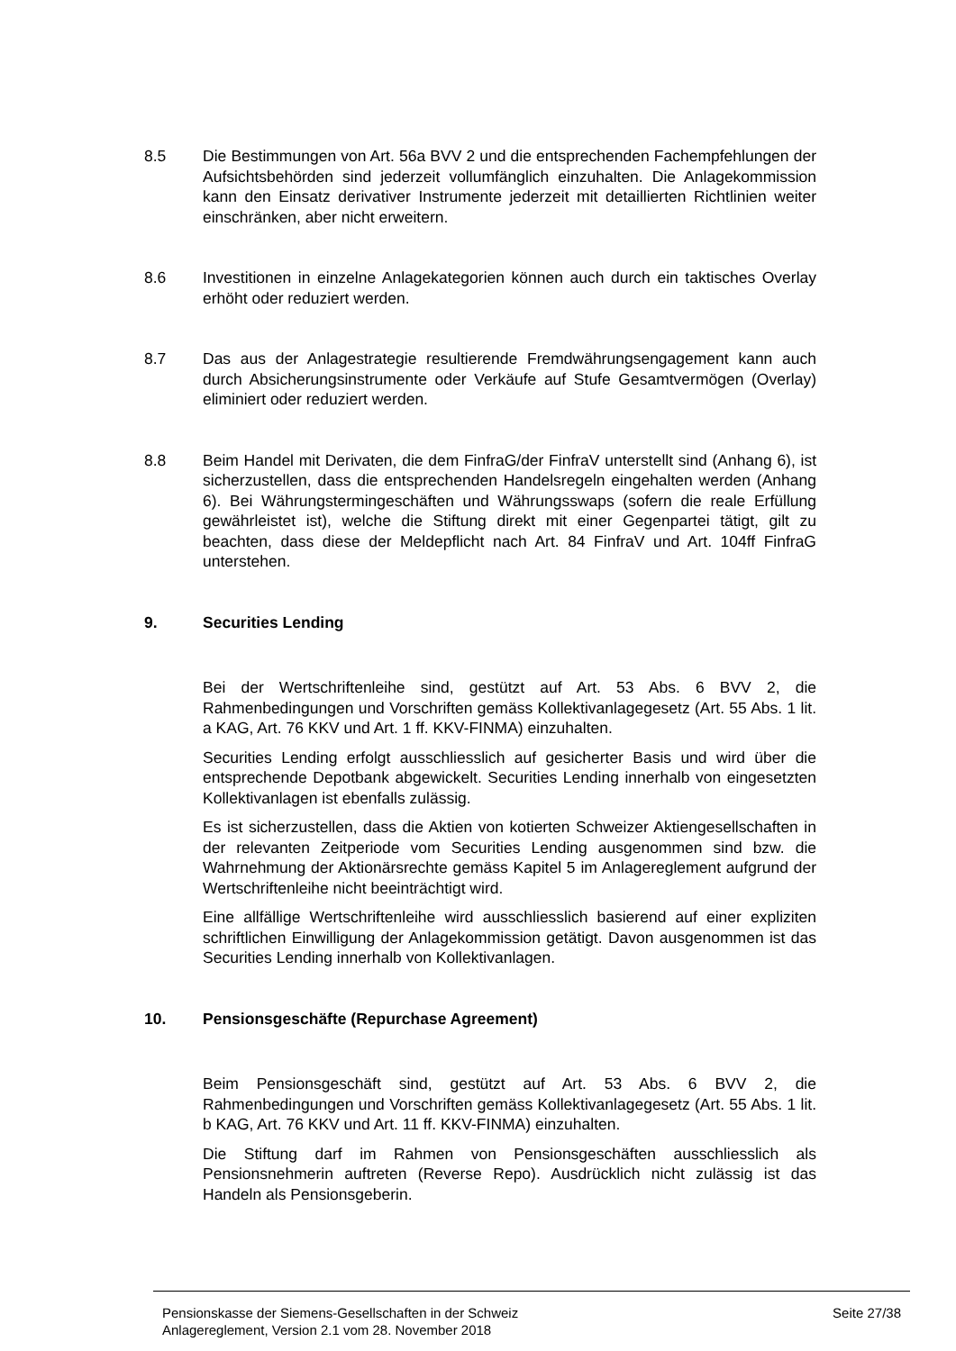8.5 Die Bestimmungen von Art. 56a BVV 2 und die entsprechenden Fachempfehlungen der Aufsichtsbehörden sind jederzeit vollumfänglich einzuhalten. Die Anlagekommission kann den Einsatz derivativer Instrumente jederzeit mit detaillierten Richtlinien weiter einschränken, aber nicht erweitern.
8.6 Investitionen in einzelne Anlagekategorien können auch durch ein taktisches Overlay erhöht oder reduziert werden.
8.7 Das aus der Anlagestrategie resultierende Fremdwährungsengagement kann auch durch Absicherungsinstrumente oder Verkäufe auf Stufe Gesamtvermögen (Overlay) eliminiert oder reduziert werden.
8.8 Beim Handel mit Derivaten, die dem FinfraG/der FinfraV unterstellt sind (Anhang 6), ist sicherzustellen, dass die entsprechenden Handelsregeln eingehalten werden (Anhang 6). Bei Währungstermingeschäften und Währungsswaps (sofern die reale Erfüllung gewährleistet ist), welche die Stiftung direkt mit einer Gegenpartei tätigt, gilt zu beachten, dass diese der Meldepflicht nach Art. 84 FinfraV und Art. 104ff FinfraG unterstehen.
9. Securities Lending
Bei der Wertschriftenleihe sind, gestützt auf Art. 53 Abs. 6 BVV 2, die Rahmenbedingungen und Vorschriften gemäss Kollektivanlagegesetz (Art. 55 Abs. 1 lit. a KAG, Art. 76 KKV und Art. 1 ff. KKV-FINMA) einzuhalten.
Securities Lending erfolgt ausschliesslich auf gesicherter Basis und wird über die entsprechende Depotbank abgewickelt. Securities Lending innerhalb von eingesetzten Kollektivanlagen ist ebenfalls zulässig.
Es ist sicherzustellen, dass die Aktien von kotierten Schweizer Aktiengesellschaften in der relevanten Zeitperiode vom Securities Lending ausgenommen sind bzw. die Wahrnehmung der Aktionärsrechte gemäss Kapitel 5 im Anlagereglement aufgrund der Wertschriftenleihe nicht beeinträchtigt wird.
Eine allfällige Wertschriftenleihe wird ausschliesslich basierend auf einer expliziten schriftlichen Einwilligung der Anlagekommission getätigt. Davon ausgenommen ist das Securities Lending innerhalb von Kollektivanlagen.
10. Pensionsgeschäfte (Repurchase Agreement)
Beim Pensionsgeschäft sind, gestützt auf Art. 53 Abs. 6 BVV 2, die Rahmenbedingungen und Vorschriften gemäss Kollektivanlagegesetz (Art. 55 Abs. 1 lit. b KAG, Art. 76 KKV und Art. 11 ff. KKV-FINMA) einzuhalten.
Die Stiftung darf im Rahmen von Pensionsgeschäften ausschliesslich als Pensionsnehmerin auftreten (Reverse Repo). Ausdrücklich nicht zulässig ist das Handeln als Pensionsgeberin.
Pensionskasse der Siemens-Gesellschaften in der Schweiz Seite 27/38
Anlagereglement, Version 2.1 vom 28. November 2018